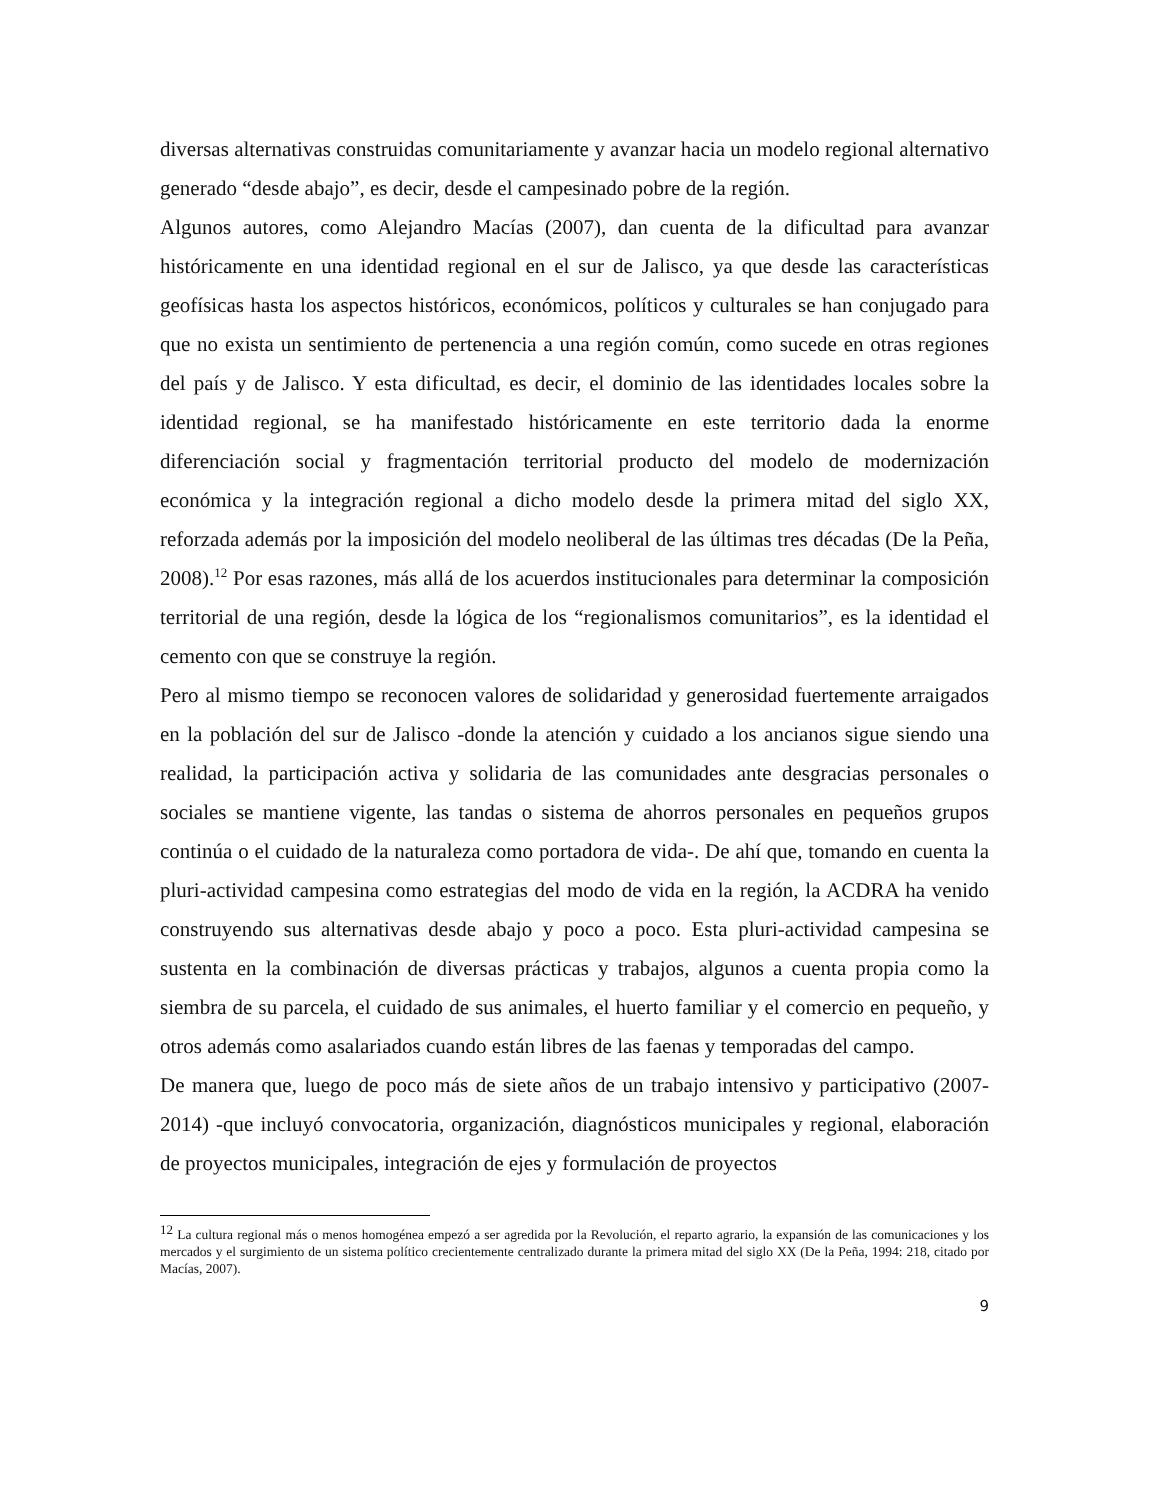diversas alternativas construidas comunitariamente y avanzar hacia un modelo regional alternativo generado “desde abajo”, es decir, desde el campesinado pobre de la región.
Algunos autores, como Alejandro Macías (2007), dan cuenta de la dificultad para avanzar históricamente en una identidad regional en el sur de Jalisco, ya que desde las características geofísicas hasta los aspectos históricos, económicos, políticos y culturales se han conjugado para que no exista un sentimiento de pertenencia a una región común, como sucede en otras regiones del país y de Jalisco. Y esta dificultad, es decir, el dominio de las identidades locales sobre la identidad regional, se ha manifestado históricamente en este territorio dada la enorme diferenciación social y fragmentación territorial producto del modelo de modernización económica y la integración regional a dicho modelo desde la primera mitad del siglo XX, reforzada además por la imposición del modelo neoliberal de las últimas tres décadas (De la Peña, 2008).<sup>12</sup> Por esas razones, más allá de los acuerdos institucionales para determinar la composición territorial de una región, desde la lógica de los “regionalismos comunitarios”, es la identidad el cemento con que se construye la región.
Pero al mismo tiempo se reconocen valores de solidaridad y generosidad fuertemente arraigados en la población del sur de Jalisco -donde la atención y cuidado a los ancianos sigue siendo una realidad, la participación activa y solidaria de las comunidades ante desgracias personales o sociales se mantiene vigente, las tandas o sistema de ahorros personales en pequeños grupos continúa o el cuidado de la naturaleza como portadora de vida-. De ahí que, tomando en cuenta la pluri-actividad campesina como estrategias del modo de vida en la región, la ACDRA ha venido construyendo sus alternativas desde abajo y poco a poco. Esta pluri-actividad campesina se sustenta en la combinación de diversas prácticas y trabajos, algunos a cuenta propia como la siembra de su parcela, el cuidado de sus animales, el huerto familiar y el comercio en pequeño, y otros además como asalariados cuando están libres de las faenas y temporadas del campo.
De manera que, luego de poco más de siete años de un trabajo intensivo y participativo (2007-2014) -que incluyó convocatoria, organización, diagnósticos municipales y regional, elaboración de proyectos municipales, integración de ejes y formulación de proyectos
<sup>12</sup> La cultura regional más o menos homogénea empezó a ser agredida por la Revolución, el reparto agrario, la expansión de las comunicaciones y los mercados y el surgimiento de un sistema político crecientemente centralizado durante la primera mitad del siglo XX (De la Peña, 1994: 218, citado por Macías, 2007).
9